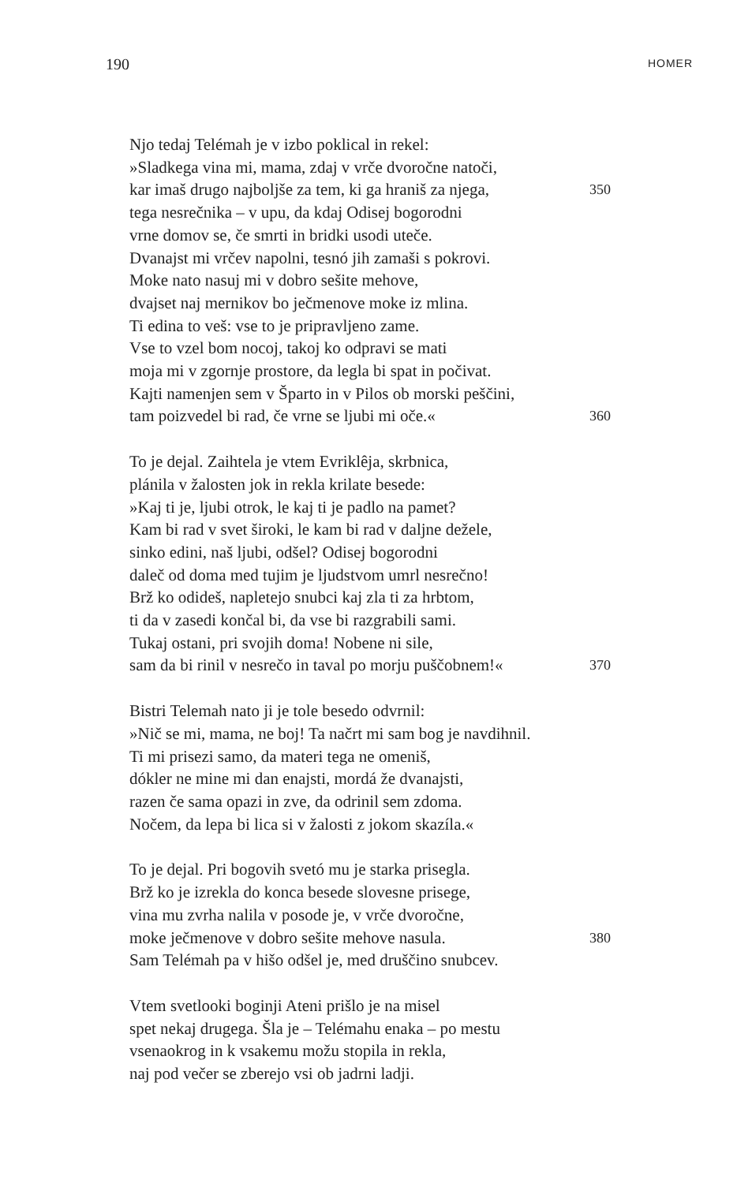190 HOMER
Njo tedaj Telémah je v izbo poklical in rekel:
»Sladkega vina mi, mama, zdaj v vrče dvoročne natoči,
kar imaš drugo najboljše za tem, ki ga hraniš za njega, 350
tega nesrečnika – v upu, da kdaj Odisej bogorodni
vrne domov se, če smrti in bridki usodi uteče.
Dvanajst mi vrčev napolni, tesnó jih zamaši s pokrovi.
Moke nato nasuj mi v dobro sešite mehove,
dvajset naj mernikov bo ječmenove moke iz mlina.
Ti edina to veš: vse to je pripravljeno zame.
Vse to vzel bom nocoj, takoj ko odpravi se mati
moja mi v zgornje prostore, da legla bi spat in počivat.
Kajti namenjen sem v Šparto in v Pilos ob morski peščini,
tam poizvedel bi rad, če vrne se ljubi mi oče.« 360
To je dejal. Zaihtela je vtem Evriklêja, skrbnica,
plánila v žalosten jok in rekla krilate besede:
»Kaj ti je, ljubi otrok, le kaj ti je padlo na pamet?
Kam bi rad v svet široki, le kam bi rad v daljne dežele,
sinko edini, naš ljubi, odšel? Odisej bogorodni
daleč od doma med tujim je ljudstvom umrl nesrečno!
Brž ko odideš, napletejo snubci kaj zla ti za hrbtom,
ti da v zasedi končal bi, da vse bi razgrabili sami.
Tukaj ostani, pri svojih doma! Nobene ni sile,
sam da bi rinil v nesrečo in taval po morju puščobnem!« 370
Bistri Telemah nato ji je tole besedo odvrnil:
»Nič se mi, mama, ne boj! Ta načrt mi sam bog je navdihnil.
Ti mi prisezi samo, da materi tega ne omeniš,
dókler ne mine mi dan enajsti, mordá že dvanajsti,
razen če sama opazi in zve, da odrinil sem zdoma.
Nočem, da lepa bi lica si v žalosti z jokom skazíla.«
To je dejal. Pri bogovih svetó mu je starka prisegla.
Brž ko je izrekla do konca besede slovesne prisege,
vina mu zvrha nalila v posode je, v vrče dvoročne,
moke ječmenove v dobro sešite mehove nasula. 380
Sam Telémah pa v hišo odšel je, med druščino snubcev.
Vtem svetlooki boginji Ateni prišlo je na misel
spet nekaj drugega. Šla je – Telémahu enaka – po mestu
vsenaokrog in k vsakemu možu stopila in rekla,
naj pod večer se zberejo vsi ob jadrni ladji.